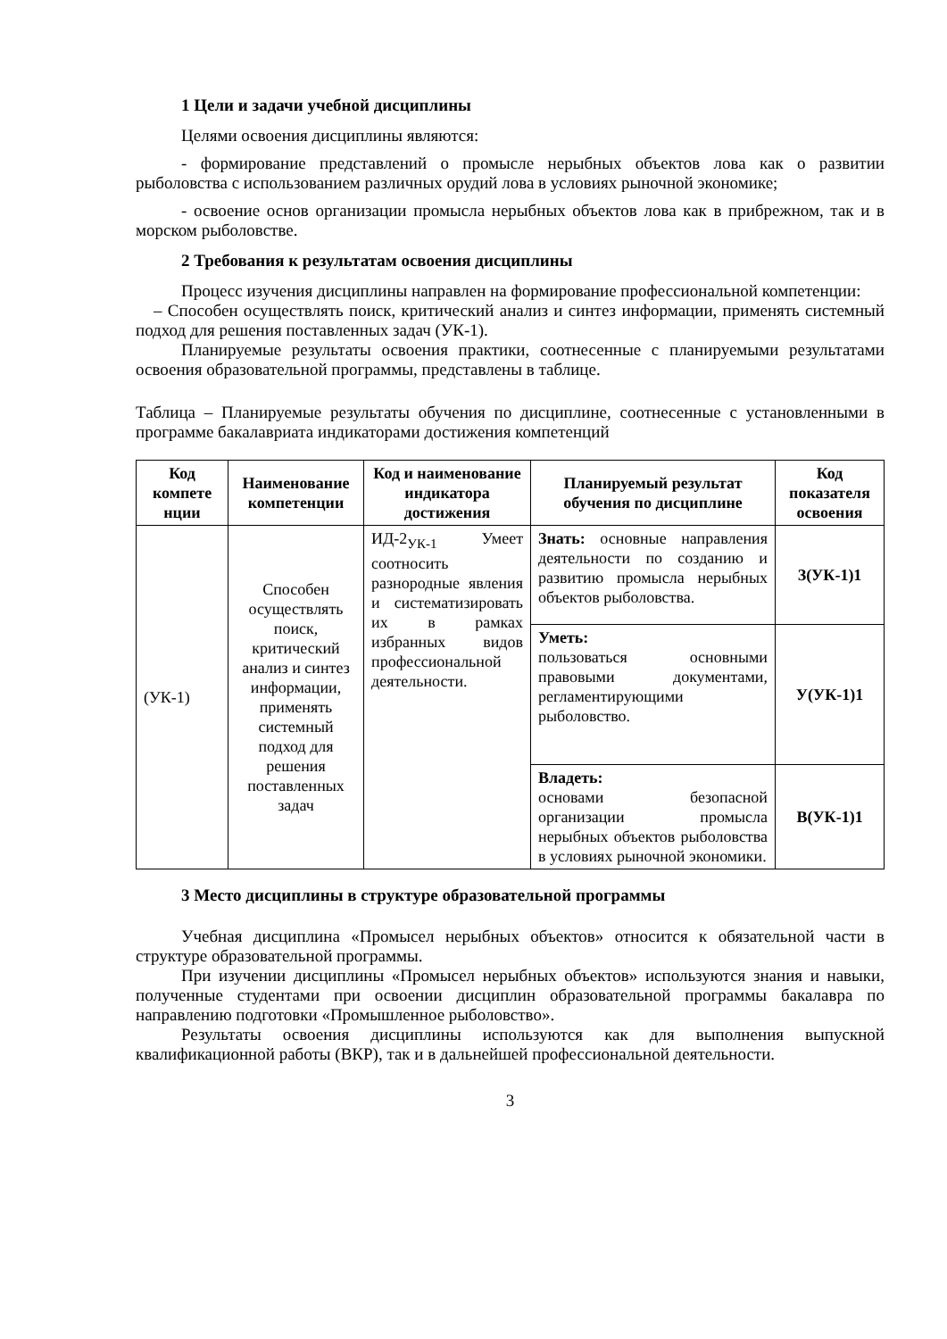1 Цели и задачи учебной дисциплины
Целями освоения дисциплины являются:
- формирование представлений о промысле нерыбных объектов лова как о развитии рыболовства с использованием различных орудий лова в условиях рыночной экономике;
- освоение основ организации промысла нерыбных объектов лова как в прибрежном, так и в морском рыболовстве.
2 Требования к результатам освоения дисциплины
Процесс изучения дисциплины направлен на формирование профессиональной компетенции:
– Способен осуществлять поиск, критический анализ и синтез информации, применять системный подход для решения поставленных задач (УК-1).
Планируемые результаты освоения практики, соотнесенные с планируемыми результатами освоения образовательной программы, представлены в таблице.
Таблица – Планируемые результаты обучения по дисциплине, соотнесенные с установленными в программе бакалавриата индикаторами достижения компетенций
| Код компете нции | Наименование компетенции | Код и наименование индикатора достижения | Планируемый результат обучения по дисциплине | Код показателя освоения |
| --- | --- | --- | --- | --- |
| (УК-1) | Способен осуществлять поиск, критический анализ и синтез информации, применять системный подход для решения поставленных задач | ИД-2<sub>УК-1</sub> Умеет соотносить разнородные явления и систематизировать их в рамках избранных видов профессиональной деятельности. | Знать: основные направления деятельности по созданию и развитию промысла нерыбных объектов рыболовства. | З(УК-1)1 |
| | | | Уметь: пользоваться основными правовыми документами, регламентирующими рыболовство. | У(УК-1)1 |
| | | | Владеть: основами безопасной организации промысла нерыбных объектов рыболовства в условиях рыночной экономики. | В(УК-1)1 |
3 Место дисциплины в структуре образовательной программы
Учебная дисциплина «Промысел нерыбных объектов» относится к обязательной части в структуре образовательной программы.
При изучении дисциплины «Промысел нерыбных объектов» используются знания и навыки, полученные студентами при освоении дисциплин образовательной программы бакалавра по направлению подготовки «Промышленное рыболовство».
Результаты освоения дисциплины используются как для выполнения выпускной квалификационной работы (ВКР), так и в дальнейшей профессиональной деятельности.
3